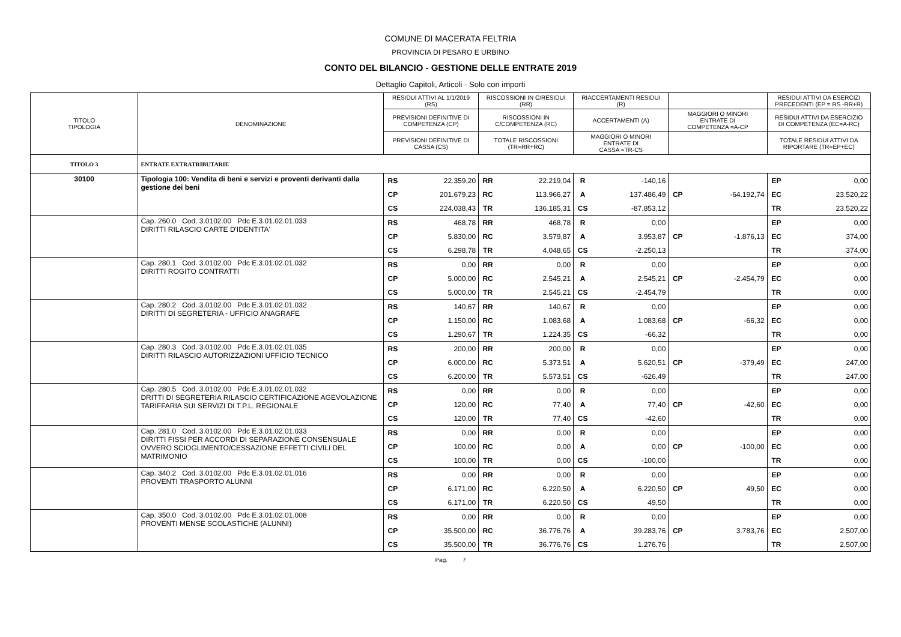COMUNE DI MACERATA FELTRIA
PROVINCIA DI PESARO E URBINO
CONTO DEL BILANCIO - GESTIONE DELLE ENTRATE 2019
Dettaglio Capitoli, Articoli - Solo con importi
| TITOLO TIPOLOGIA | DENOMINAZIONE | RESIDUI ATTIVI AL 1/1/2019 (RS) | | RISCOSSIONI IN C/RESIDUI (RR) | | RIACCERTAMENTI RESIDUI (R) | | | | RESIDUI ATTIVI DA ESERCIZI PRECEDENTI (EP = RS -RR+R) | |
| --- | --- | --- | --- | --- | --- | --- | --- | --- | --- | --- | --- |
| | | PREVISIONI DEFINITIVE DI COMPETENZA (CP) | | RISCOSSIONI IN C/COMPETENZA (RC) | | ACCERTAMENTI (A) | | MAGGIORI O MINORI ENTRATE DI COMPETENZA =A-CP | | RESIDUI ATTIVI DA ESERCIZIO DI COMPETENZA (EC=A-RC) | |
| | | PREVISIONI DEFINITIVE DI CASSA (CS) | | TOTALE RISCOSSIONI (TR=RR+RC) | | MAGGIORI O MINORI ENTRATE DI CASSA =TR-CS | | | | TOTALE RESIDUI ATTIVI DA RIPORTARE (TR=EP+EC) | |
| TITOLO 3 | ENTRATE EXTRATRIBUTARIE | | | | | | | | | | |
| 30100 | Tipologia 100: Vendita di beni e servizi e proventi derivanti dalla gestione dei beni | RS | 22.359,20 | RR | 22.219,04 | R | -140,16 | | | EP | 0,00 |
| | | CP | 201.679,23 | RC | 113.966,27 | A | 137.486,49 | CP | -64.192,74 | EC | 23.520,22 |
| | | CS | 224.038,43 | TR | 136.185,31 | CS | -87.853,12 | | | TR | 23.520,22 |
| | Cap. 260.0 Cod. 3.0102.00 Pdc E.3.01.02.01.033 DIRITTI RILASCIO CARTE D'IDENTITA' | RS | 468,78 | RR | 468,78 | R | 0,00 | | | EP | 0,00 |
| | | CP | 5.830,00 | RC | 3.579,87 | A | 3.953,87 | CP | -1.876,13 | EC | 374,00 |
| | | CS | 6.298,78 | TR | 4.048,65 | CS | -2.250,13 | | | TR | 374,00 |
| | Cap. 280.1 Cod. 3.0102.00 Pdc E.3.01.02.01.032 DIRITTI ROGITO CONTRATTI | RS | 0,00 | RR | 0,00 | R | 0,00 | | | EP | 0,00 |
| | | CP | 5.000,00 | RC | 2.545,21 | A | 2.545,21 | CP | -2.454,79 | EC | 0,00 |
| | | CS | 5.000,00 | TR | 2.545,21 | CS | -2.454,79 | | | TR | 0,00 |
| | Cap. 280.2 Cod. 3.0102.00 Pdc E.3.01.02.01.032 DIRITTI DI SEGRETERIA - UFFICIO ANAGRAFE | RS | 140,67 | RR | 140,67 | R | 0,00 | | | EP | 0,00 |
| | | CP | 1.150,00 | RC | 1.083,68 | A | 1.083,68 | CP | -66,32 | EC | 0,00 |
| | | CS | 1.290,67 | TR | 1.224,35 | CS | -66,32 | | | TR | 0,00 |
| | Cap. 280.3 Cod. 3.0102.00 Pdc E.3.01.02.01.035 DIRITTI RILASCIO AUTORIZZAZIONI UFFICIO TECNICO | RS | 200,00 | RR | 200,00 | R | 0,00 | | | EP | 0,00 |
| | | CP | 6.000,00 | RC | 5.373,51 | A | 5.620,51 | CP | -379,49 | EC | 247,00 |
| | | CS | 6.200,00 | TR | 5.573,51 | CS | -626,49 | | | TR | 247,00 |
| | Cap. 280.5 Cod. 3.0102.00 Pdc E.3.01.02.01.032 DRITTI DI SEGRETERIA RILASCIO CERTIFICAZIONE AGEVOLAZIONE TARIFFARIA SUI SERVIZI DI T.P.L. REGIONALE | RS | 0,00 | RR | 0,00 | R | 0,00 | | | EP | 0,00 |
| | | CP | 120,00 | RC | 77,40 | A | 77,40 | CP | -42,60 | EC | 0,00 |
| | | CS | 120,00 | TR | 77,40 | CS | -42,60 | | | TR | 0,00 |
| | Cap. 281.0 Cod. 3.0102.00 Pdc E.3.01.02.01.033 DIRITTI FISSI PER ACCORDI DI SEPARAZIONE CONSENSUALE OVVERO SCIOGLIMENTO/CESSAZIONE EFFETTI CIVILI DEL MATRIMONIO | RS | 0,00 | RR | 0,00 | R | 0,00 | | | EP | 0,00 |
| | | CP | 100,00 | RC | 0,00 | A | 0,00 | CP | -100,00 | EC | 0,00 |
| | | CS | 100,00 | TR | 0,00 | CS | -100,00 | | | TR | 0,00 |
| | Cap. 340.2 Cod. 3.0102.00 Pdc E.3.01.02.01.016 PROVENTI TRASPORTO ALUNNI | RS | 0,00 | RR | 0,00 | R | 0,00 | | | EP | 0,00 |
| | | CP | 6.171,00 | RC | 6.220,50 | A | 6.220,50 | CP | 49,50 | EC | 0,00 |
| | | CS | 6.171,00 | TR | 6.220,50 | CS | 49,50 | | | TR | 0,00 |
| | Cap. 350.0 Cod. 3.0102.00 Pdc E.3.01.02.01.008 PROVENTI MENSE SCOLASTICHE (ALUNNI) | RS | 0,00 | RR | 0,00 | R | 0,00 | | | EP | 0,00 |
| | | CP | 35.500,00 | RC | 36.776,76 | A | 39.283,76 | CP | 3.783,76 | EC | 2.507,00 |
| | | CS | 35.500,00 | TR | 36.776,76 | CS | 1.276,76 | | | TR | 2.507,00 |
Pag. 7